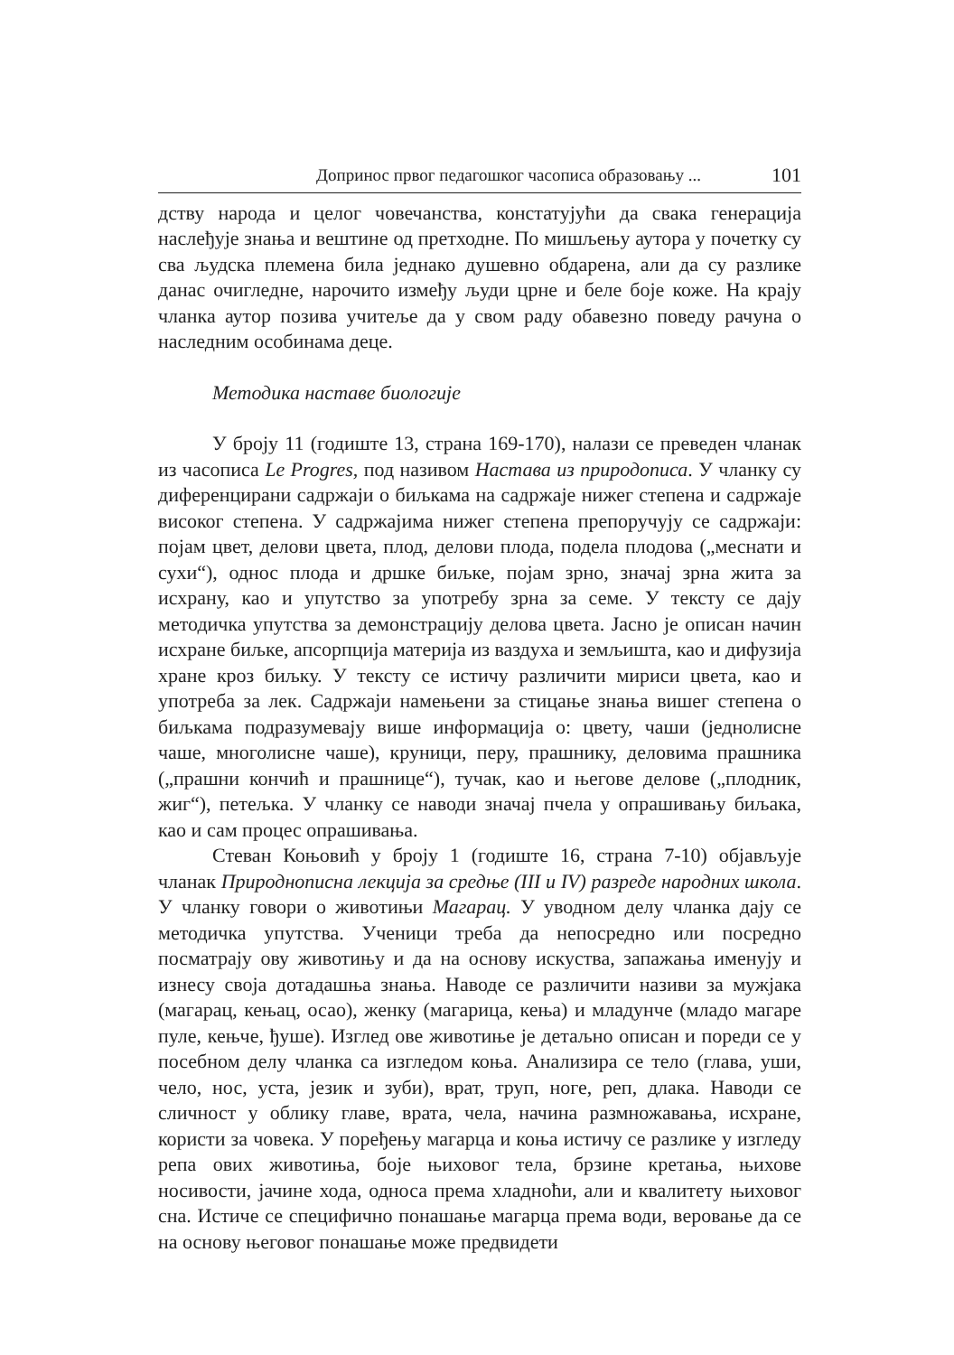Допринос првог педагошког часописа образовању ... 101
дству народа и целог човечанства, констатујући да свака генерација наслеђује знања и вештине од претходне. По мишљењу аутора у почетку су сва људска племена била једнако душевно обдарена, али да су разлике данас очигледне, нарочито између људи црне и беле боје коже. На крају чланка аутор позива учитеље да у свом раду обавезно поведу рачуна о наследним особинама деце.
Методика наставе биологије
У броју 11 (годиште 13, страна 169-170), налази се преведен чланак из часописа Le Progres, под називом Настава из природописа. У чланку су диференцирани садржаји о биљкама на садржаје нижег степена и садржаје високог степена. У садржајима нижег степена препоручују се садржаји: појам цвет, делови цвета, плод, делови плода, подела плодова („меснати и сухи“), однос плода и дршке биљке, појам зрно, значај зрна жита за исхрану, као и упутство за употребу зрна за семе. У тексту се дају методичка упутства за демонстрацију делова цвета. Јасно је описан начин исхране биљке, апсорпција материја из ваздуха и земљишта, као и дифузија хране кроз биљку. У тексту се истичу различити мириси цвета, као и употреба за лек. Садржаји намењени за стицање знања вишег степена о биљкама подразумевају више информација о: цвету, чаши (једнолисне чаше, многолисне чаше), круници, перу, прашнику, деловима прашника („прашни кончић и прашнице“), тучак, као и његове делове („плодник, жиг“), петељка. У чланку се наводи значај пчела у опрашивању биљака, као и сам процес опрашивања.
Стеван Коњовић у броју 1 (годиште 16, страна 7-10) објављује чланак Природнописна лекција за средње (III и IV) разреде народних школа. У чланку говори о животињи Магарац. У уводном делу чланка дају се методичка упутства. Ученици треба да непосредно или посредно посматрају ову животињу и да на основу искуства, запажања именују и изнесу своја дотадашња знања. Наводе се различити називи за мужјака (магарац, кењац, осао), женку (магарица, кења) и младунче (младо магаре пуле, кењче, ђуше). Изглед ове животиње је детаљно описан и пореди се у посебном делу чланка са изгледом коња. Анализира се тело (глава, уши, чело, нос, уста, језик и зуби), врат, труп, ноге, реп, длака. Наводи се сличност у облику главе, врата, чела, начина размножавања, исхране, користи за човека. У поређењу магарца и коња истичу се разлике у изгледу репа ових животиња, боје њиховог тела, брзине кретања, њихове носивости, јачине хода, односа према хладноћи, али и квалитету њиховог сна. Истиче се специфично понашање магарца према води, веровање да се на основу његовог понашање може предвидети